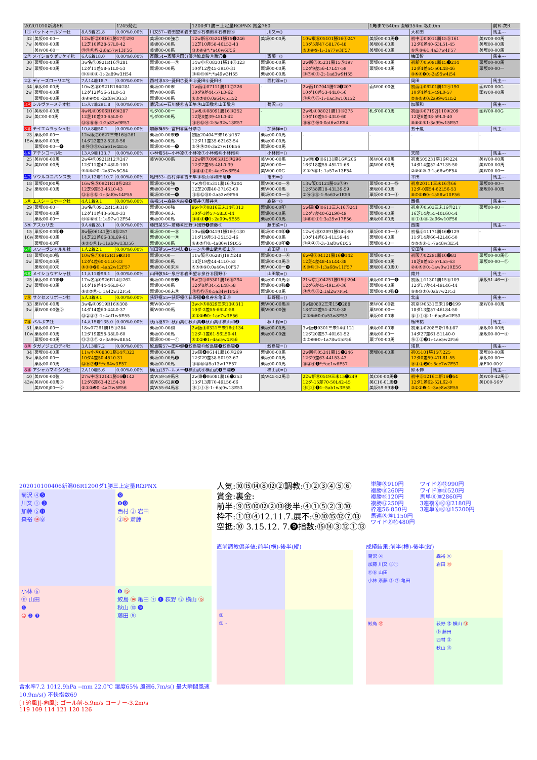| 20201010新潟6R | | | 1245発走 | | 1200ダ1勝三上定量RΩPNX 賞金760 | | | | 1角まで540m 直線354m 坂0.0m | | | 前R 次R |
| --- | --- | --- | --- | --- | --- | --- | --- | --- | --- | --- | --- | --- |
| 1① バットオールソー牡 | | 8人5着22.8 | 0.00%0.00% | 川又57←岩田望⑮岩田望④石橋脩⑤石橋脩④ | | | 川又=() | | | 大和田 | | 馬主--- |
| 32 7w | 美坂00-00一 美坂00-00馬 美W00-00一 | 12w新②08161勝17⑪293 12芝10差28-57L0-42 ⑪⑰⑰⑮-2:8a57w13F56 | | 美坂00-00強⑦ 美坂00-00馬 美坂00-00馬 | 12w新⑥05241勝15❸246 12芝10差58-46L53-43 ⑩⑦⑥④*:*a40w6F56 | 美坂00-00馬 | | 10w東⑥05101勝16⑦247 13ダ5差47-58L76-48 ③⑦⑥⑤-1:-1a77w3F57 | 美坂00-00馬❷ 美坂00-00馬 美坂00-00馬 | 初中②03011勝15⑤161 12ダ6差40-63L51-45 ⑥⑫⑨④1:4a37w4F57 | 美W00-00馬 美坂00-00馬 美坂00-00馬 | |
| 2② メイショウゼッケイ牝 | | 6人6着18.0 | 0.00%0.00% | 斎藤54←斎藤④国分優⑩鮫島駿⑧菊沢❸ | | | 斎藤=() | | | 梅田智 | | 馬主--- |
| 30 2w | 栗坂00-00馬 栗坂00-00馬 | 3w名⑤0921R16⑮281 12ダ11差58-51L0-53 ⑪④④④-1:-2a89w3H54 | | 栗坂00-00一⑨ 栗坂00-00馬 | 14w小⑥08301勝14⑧323 10ダ12差45-39L0-31 ⑬⑩⑪⑩*:*a49w3H55 | 栗坂00-00馬 栗坂00-00馬 栗坂00-00馬 | | 2w新⑤05231勝15⑤197 12ダ9差56-47L47-59 ⑬⑦⑥⑧-2:-1ad3w9H55 | 栗坂00-00馬 栗坂00-00馬 | 初新①05091勝15❸214 12ダ4差54-50L48-46 ③⑤④❸0:-2a95w4i54 | 栗坂00-00馬 栗坂00-00一 | |
| 2③ ディーズローリエ牝 | | 7人14着18.7 | 0.00%0.00% | 西村淳53←菱田⑦菱田⑥菱田⑥菱田④ | | | 西村淳=() | | | 岡田 | | 馬主--- |
| 34 2w | 栗坂00-00馬 栗坂00-00馬 栗坂00-00馬 | 10w名⑤0921R16⑤281 12ダ12差56-51L0-53 ⑨④④⑦0:-2af8w3G53 | | 栗坂00-00末 栗W00-00馬 栗坂00-00馬 | 1w函③07111勝11⑦226 10ダ9差44-57L0-62 ④⑧⑦⑥0:0a64w5H52 | - | | 2w函107041勝12❶207 10ダ10差53-44L0-56 ⑫⑥⑦⑥-1:-1ac3w10H52 | 函W00-00強 | 初函③06201勝12④190 10ダ4差45-49L0-57 ⑦⑨⑧④0:2a99w4H52 | 函W00-00G 函W00-00馬 | |
| 3④ シルヴァーメテオ牡 | | 15人7着291.8 | 0.00%0.00% | 菊沢56←石川倭⑯吉田隼⑭山田敬⑩山田敬④ | | | 菊沢=() | | | 加藤和 | | 馬主--- |
| 10 4w | 美坂00-00馬 美C00-00馬 | 4w札⑧0906R16⑯287 12芝10差30-65L0-0 ⑬⑯⑯⑯-1:2a83w9E57 | | 札ダ00-00一 札ダ00-00馬 | 1w札⑥08091勝16⑫252 12芝8差39-45L0-42 ⑬⑭⑬⑭-2:5a92w13E57 | - | | 2w札④08021勝11⑩275 10ダ10差51-43L0-60 ⑪⑥⑦⑩0:0at6w2E54 | 札ダ00-00馬 | 初函⑥0719?J110⑧209 12芝6差38-59L0-40 ⑧⑧⑧④1:3a99w15E57 | 函W00-00G | |
| 3⑤ テイエムラッシュ牡 | | 10人8着50.1 | 0.00%0.00% | 加藤祥55←富田⑬国分恭⑦ | | | 加藤祥=() | | | 五十嵐 | | 馬主--- |
| 23 15w | 栗坂00-00一 栗坂00-00馬 栗坂00-00一❹ | 12w阪⑦0627三未16⑭261 14ダ22差32-52L0-56 ⑧⑭⑫⑬0:2a61w4E55 | | 栗坂00-00末❸ 栗坂00-00馬 栗坂00-00一❾ | 初阪20404三未16⑩157 12ダ11差35-62L63-54 ⑧⑭⑭⑦0:3a27w10E56 | 栗坂00-00馬 栗坂00-00馬 栗坂00-00馬 | | - | - | - | - | |
| 4⑥ アテンコール牡 | | 13人9着133.7 | 0.00%0.00% | 小林脩54←小林凌⑦小林凌⑦小林脩⑬小林脩⑩ | | | 小林脩=() | | | 天間 | | 馬主--- |
| 25 2w | 美W00-00馬 美W00-00馬 | 2w中⑤0921R12⑪247 12ダ11差47-48L0-100 ④⑤⑤⑦0:-2a87w5G54 | | 美W00-00馬 | 12w新⑦0905R15⑭296 12ダ7差55-48L0-39 ⑫⑤⑤⑦0:-4ae7w6F54 | 美W00-00馬 美W00-00一 美W00-00G | | 3w東[❸]06131勝16⑯206 16ダ18差55-45L71-68 ④⑧⑦⑬1:-1a57w13F54 | 美W00-00馬 美W00-00馬 | 初東505231勝16⑫224 14ダ14差52-47L35-50 ②⑨⑧⑩-3:1a66w9F54 | 美W00-00馬 美W00-00馬 美W00-00一 | |
| 4⑦ ソウルユニバンス去 | | 12人12着110.7 | 0.00%0.00% | 亀田53←西村淳⑬吉田隼⑮松山⑯和田竜❶ | | | 亀田=() | | | 平田 | | 馬主--- |
| 18 2w | 栗坂00J00馬 栗坂00-00馬 | 16w名⑤0921R18⑯283 12芝9差53-45L0-43 ⑫⑥⑨⑬-1:-3af0w14F55 | | 栗坂00-00強 栗坂00-00一❻ 栗坂00-00一❹ | 7w京⑫05311勝16⑭204 12芝20差40-37L63-60 ⑫⑯⑫⑮0:2a53w9F56 | 栗W00-00一⑩ 栗W00-00馬 栗坂00-00一⓪ | | 13w阪04121勝16⑦97 12ダ38差18-43L39-59 ②⑯⑯⑯-1:9a63w1E56 | 栗坂00-00一⑮ 栗坂00-00馬 栗坂00-00一① | 初京20111三未16⑫66 12ダ-0差54-62L56-53 ⑧⑦⑥❶0:-1a58w10F56 | 栗坂00-00一 栗坂00-00馬 | |
| 5⑧ エスシーミホーク牡 | | 4人1着9.1 | 0.00%0.00% | 森裕54←森裕⑥森裕❶藤井⑦藤井⑭ | | | 森裕=() | | | 西橋 | | 馬主--- |
| 29 4w | 栗坂00-00一 栗坂00-00馬 栗坂00-00一 | 3w名①0912R15④310 12ダ11差43-50L0-33 ⑭⑩⑩⑥1:1a97w12F54 | | 栗坂00-00強 栗坂00-00末 栗坂00-00馬 | 9w小②0816三未14⑥313 10ダ-3差57-58L0-44 ⑬⑤⑤❶1:-2a09w5E55 | 栗坂00-00叩 栗坂00-00馬 栗坂00-00馬 | | 5w阪[❸]0613三未16⑤241 12ダ7差40-62L90-49 ⑯⑮⑪⑦1:3a25w17F56 | 栗坂00-00一 栗坂00-00馬 栗坂00-00馬 | 初京④0503三未16⑪217 16芝14差55-40L60-54 ⑪⑦⑧⑭-2a96w10F56 | 栗坂00-00一 | |
| 5⑨ アスカリ去 | | 9人4着28.1 | 0.00%0.00% | 藤田菜55←斎藤⑰団野⑬団野❸斎藤⑨ | | | 藤田菜=() | | | 西園 | | 馬主--- |
| 15 16w | 栗坂00-00叩❸ 栗坂00-00馬 栗坂00-00叩 | 8w阪06141勝18⑯257 14芝23差66-33L69-61 ⑨②①⑰1:-11ab0w13D56 | | 栗坂00-00一⓪ 栗坂00-00一⓪ 栗坂00-00馬 | 10w福❹04191勝16④130 11ダ19差51-35L53-46 ⑨④⑤⑬0:-4a80w19D55 | 栗坂00-00叩❶ 栗坂00-00馬 栗坂00-00叩❺ | | 12w小⑧02091勝14⑥60 10ダ14差63-41L59-44 ⑫④④⑧-3:-3af0w6D55 | 栗坂00-00一① 栗坂00-00馬 栗坂00-00一 | 初福⑥11171勝16❸129 11ダ14差66-42L46-50 ⑤③③⑨-1:-7a48w3E54 | - | |
| 6⑩ スワーヴシャルル牡 | | 1人2着2.1 | 0.00%0.00% | 岩田望56←北村友❷レーン⑨横山武⑪松山⑥ | | | 岩田望=() | | | 安田隆 | | 馬主--- |
| 18 4w | 栗坂00j00強 栗坂00j00馬 栗坂00j00末 | 10w名①0912R15❶310 12ダ4差60-51L0-33 ③③③❷0:-4ah2w12F57 | | 栗坂00-00一 栗坂00-00馬 栗坂00-00末④ | 11w阪⑧0628?J19⑤248 18芝19差44-41L0-53 ⑤⑤⑤⑨0:0a46w10F57 | 栗坂00-00一④ 栗坂00-00馬⓪ 栗W00-00一⓫ | | 6w福②04121勝16❶142 12芝4差48-45L44-38 ⑤⑩⑬⑪-1:3a68w11F57 | 栗坂00-00一 栗坂00-00馬 栗坂00-00馬① | 初阪①02291勝10❷83 18芝8差52-57L55-63 ②④⑤⑥0:-1aw0w10E56 | 栗坂00-00馬⓪ 栗坂00-00一⑪ | |
| 6⑪ メイショウヤシャ牡 | | 11人11着96.1 | 0.00%0.00% | 山田敬54←泉谷⑪岩田望⑥泉谷⑧団野⑦ | | | 山田敬=() | | | 南井 | | 馬主--- |
| 25 2w | 栗坂00-00末❹ 栗坂00-00馬 | 17w名⑥0926R14⑪262 14ダ19差44-46L0-67 ⑨⑧⑦⑪-1:1a42w12F54 | | 栗坂00-00末❷ 栗坂00-00馬 栗坂00-00末⓪ | 5w京⑪05301勝16⑧294 12ダ8差34-55L48-58 ⑫⑮⑮⑥0:5a34w1F56 | 栗坂00-00馬⓪ 栗坂00-00強❻ 栗坂00-00馬 | | 21w京①04251勝15⑧204 12ダ6差45-49L50-36 ⑭⑨⑨⑧2:1al2w7F54 | 栗坂00-00一❻ 栗坂00-00馬 栗坂00-00強❶ | 初阪①11301勝15⑧109 12ダ17差44-49L46-44 ⑨⑧⑩⑦0:0ab7w2F53 | 栗坂51-46一① | |
| 7⑫ サクセスリボーン牡 | | 5人3着9.1 | 0.00%0.00% | 荻野極55←荻野極⑦荻野極❶泉谷⑥亀田⑧ | | | 荻野極=() | | | 北出 | | 馬主--- |
| 33 3w | 栗W00-00馬 栗W00-00強⓪ | 3w名③0919R16⑥308 14ダ14差60-44L0-37 ⑬②③⑦-1:-4af1w5E55 | | 栗W00-00一 栗W00-00馬 | 3w小⑤0829三未13④311 10ダ-2差55-66L0-58 ⑤⑤⑤❶0:-1ae7w3E56 | 栗W00-00馬④ 栗W00-00強 | | 9w阪0802三未15❸288 18ダ22差51-47L0-38 ⑦⑧⑨⑨0:0a53w8E53 | 栗W00-00強 栗W00-00一 栗坂00-00末 | 初京⑫0531三未16❷199 18ダ13差57-46L84-50 ⑬①①⑧-1:-6ag8w2E53 | 栗W00-00馬 | |
| 7⑬ パルボア牡 | | 14人15着135.0 | 0.00%0.00% | 秋山稔52←秋山真⑪秋山真❶秋山真⑧横山和❸ | | | 秋山稔=() | | | 飯田祐 | | 馬主--- |
| 31 10w | 栗坂00-00一 栗坂00-00馬 栗坂00-00馬 | 18w07261勝15⑪284 12ダ19差58-38L0-60 ⑬③③⑪-2:-3a96w8E54 | | 栗坂00-00稍 栗坂00-00馬 栗坂00-00一① | 2w阪⑧0321三未16⑨134 12ダ-1差61-56L50-41 ④①①❶1:-4ac5w4F56 | 栗坂00-00馬 栗坂00-00強 | | 3w阪❷0301三未14⑤121 12ダ20差57-40L61-52 ⑤⑤⑥⑧0:-1a78w15F56 | 栗坂00-00末 栗坂00-00一 栗ブ00-00馬 | 初東③0208三新16⑧87 14ダ27差61-51L40-0 ⑯③②❸1:-1ae5w2F56 | 栗坂00-00馬 栗坂00-00一④ | |
| 8⑭ タガノジェロディ牡 | | 3人13着7.2 | 0.00%0.00% | 鮫島駿57←田中健❸鮫島駿⑬鮫島駿❸鮫島駿❷ | | | 鮫島駿=() | | | 浅見 | | 馬主--- |
| 34 5w | 栗坂00-00馬 栗坂00-00一 栗坂00-00馬 | 11w小⑥08301勝14⑤323 10ダ4差50-45L0-31 ⑫⑨⑦❸*:*a84w3F57 | | 栗坂00-00馬 栗坂00-00馬❺ 栗坂00-00馬 | 3w阪❹06141勝16④269 12ダ29差38-50L93-67 ⑭⑯⑯⑬5a13w17F57 | 栗坂00-00馬 栗坂00-00馬 栗坂00-00馬 | | 2w新⑥05241勝15❶246 12ダ9差63-44L53-43 ⑪③④❸*:*ac1w6F57 | 栗坂00-00馬 | 初05101勝15⑤225 12ダ0差59-47L61-55 ⑭③③❷0:-5ac7w7F57 | 栗坂00-00馬 栗坂00-00一 栗E00-00ゲ | |
| 8⑮ アシャカマキシン牡 | | 2人10着5.6 | 0.00%0.00% | 横山武57←ルメー❸横山武⑨横山武❶三浦❷ | | | 横山武=() | | | 鈴木伸 | | 馬主--- |
| 40 43w | 美W00-00強 美W00-00馬⓪ 美W00j00一⓪ | 27w中⑤12141勝16❶142 12ダ6差63-42L54-39 ⑤③③❸0:-4af2w5E56 | | 美W59-59馬④ 美W59-62直❽ 美W55-64馬⓪ | 2w東❸06081勝16❶253 13ダ13差70-49L56-66 ⑭①①⑨-1:-6aj0w13E53 | 美W45-52馬② | | 22w新⑧0519三未15❶249 12ダ-15差70-50L42-45 ⑭①①❶1:-5ab1w3E55 | 美C00-00馬❺ 美C10-01馬❹ 美坂59-59末❼ | 初中⑥1216二新16❷54 12ダ1差62-52L62-0 ③①①❷-1:-3ae8w3E55 | 美W00-42馬⑥ 美D00-56ゲ | |
202010100406新潟06R1200ダ1勝三上定量RΩPNX
菊沢 ④❺
川又 ① ❸
加藤 ⑤⓫
森裕 ⑭⑧
⓬
❽⓭
西村 ③ 岩田
②⑩ 斎藤
小林 ⑥
⑪ 山田
❹
⑩ ❷ ❼
❻ ⑮
鮫島 ⑭ 亀田 ⑦ ❶ 荻野 ⑫ 横山 ⑮
秋山 ⑬ ❾
藤田 ⑨
含水率7.2 1012.9hPa --mm 22.0℃ 湿度65% 風速6.7m/s() 最大瞬間風速10.9m/s() 不快指数69
[+追風][-向風]: ゴール前-5.9m/s コーナー-3.2m/s
119 109 114 121 120 126
人気:⑩⑮⑭⑧⑫②調教:①②③④⑤⑥
賞金:裏金:
前半:⑨⑮⑩⑫②⑬後半:④①⑤②③⑩
枠不:①⑬④12.11.7.展不:⑨⑩⑮⑫⑦⑬
空抵:⑩ 3.15.12. 7.❾指数:⑮⑭③⑫①⑬
単勝⑧910円
複勝⑧260円
複勝⑩120円
複勝⑫250円
枠連56:850円
馬連⑧⑩1150円
ワイド⑧⑩480円
ワイド⑧⑫990円
ワイド⑩⑫520円
馬単⑧⑩2860円
3連複⑧⑩⑫2180円
3連単⑧⑩⑫15200円
直前調教偏差値:前半(横)-後半(縦)
②
① -
成績結果:前半(横)-後半(縦)
菊沢 ④
加藤 川又 ⑤①
⑪⑥ 山田
小林 斎藤 ② ⑦ 亀田
森裕 ⑧
岩田 ⑩
鮫島 ⑭
荻野 ⑫ 横山 ⑮
⑨ 藤田
西村 ③
秋山 ⑬